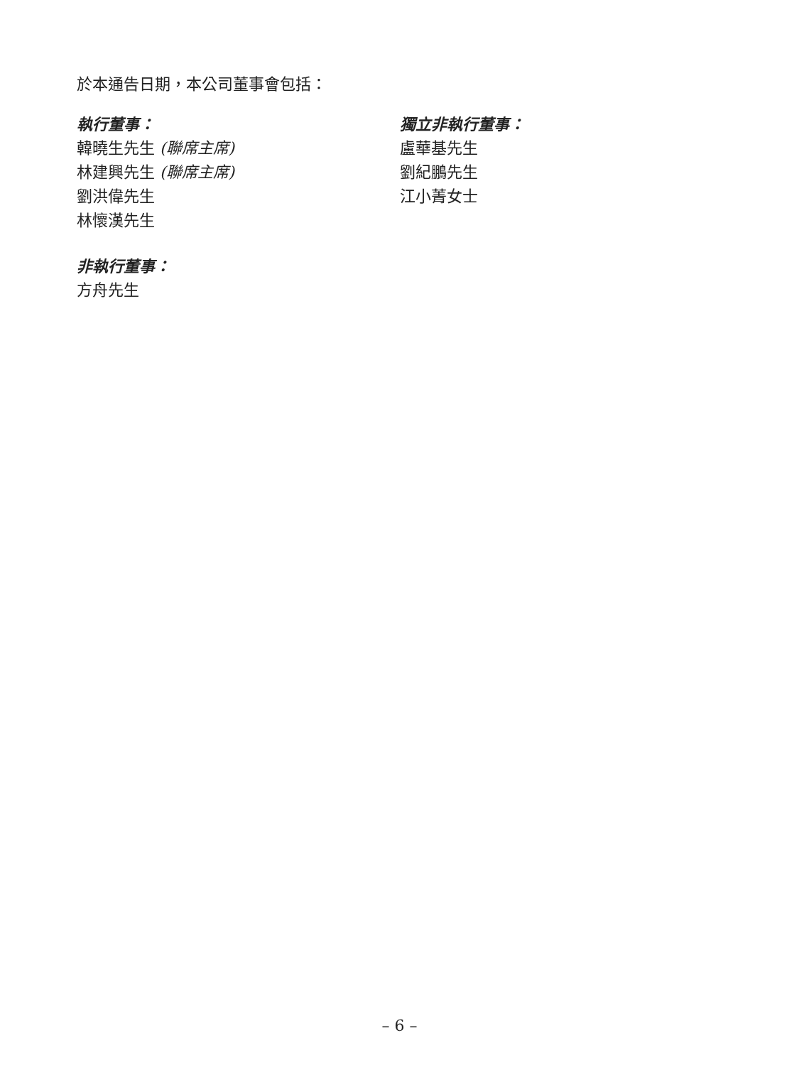於本通告日期，本公司董事會包括：
執行董事：
韓曉生先生 (聯席主席)
林建興先生 (聯席主席)
劉洪偉先生
林懷漢先生
非執行董事：
方舟先生
獨立非執行董事：
盧華基先生
劉紀鵬先生
江小菁女士
– 6 –